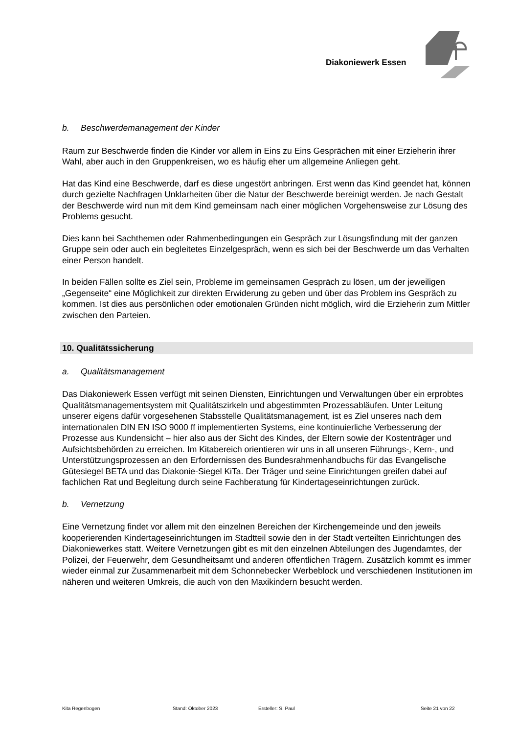Diakoniewerk Essen
b. Beschwerdemanagement der Kinder
Raum zur Beschwerde finden die Kinder vor allem in Eins zu Eins Gesprächen mit einer Erzieherin ihrer Wahl, aber auch in den Gruppenkreisen, wo es häufig eher um allgemeine Anliegen geht.
Hat das Kind eine Beschwerde, darf es diese ungestört anbringen. Erst wenn das Kind geendet hat, können durch gezielte Nachfragen Unklarheiten über die Natur der Beschwerde bereinigt werden. Je nach Gestalt der Beschwerde wird nun mit dem Kind gemeinsam nach einer möglichen Vorgehensweise zur Lösung des Problems gesucht.
Dies kann bei Sachthemen oder Rahmenbedingungen ein Gespräch zur Lösungsfindung mit der ganzen Gruppe sein oder auch ein begleitetes Einzelgespräch, wenn es sich bei der Beschwerde um das Verhalten einer Person handelt.
In beiden Fällen sollte es Ziel sein, Probleme im gemeinsamen Gespräch zu lösen, um der jeweiligen „Gegenseite“ eine Möglichkeit zur direkten Erwiderung zu geben und über das Problem ins Gespräch zu kommen. Ist dies aus persönlichen oder emotionalen Gründen nicht möglich, wird die Erzieherin zum Mittler zwischen den Parteien.
10. Qualitätssicherung
a. Qualitätsmanagement
Das Diakoniewerk Essen verfügt mit seinen Diensten, Einrichtungen und Verwaltungen über ein erprobtes Qualitätsmanagementsystem mit Qualitätszirkeln und abgestimmten Prozessabläufen. Unter Leitung unserer eigens dafür vorgesehenen Stabsstelle Qualitätsmanagement, ist es Ziel unseres nach dem internationalen DIN EN ISO 9000 ff implementierten Systems, eine kontinuierliche Verbesserung der Prozesse aus Kundensicht – hier also aus der Sicht des Kindes, der Eltern sowie der Kostenträger und Aufsichtsbehörden zu erreichen. Im Kitabereich orientieren wir uns in all unseren Führungs-, Kern-, und Unterstützungsprozessen an den Erfordernissen des Bundesrahmenhandbuchs für das Evangelische Gütesiegel BETA und das Diakonie-Siegel KiTa. Der Träger und seine Einrichtungen greifen dabei auf fachlichen Rat und Begleitung durch seine Fachberatung für Kindertageseinrichtungen zurück.
b. Vernetzung
Eine Vernetzung findet vor allem mit den einzelnen Bereichen der Kirchengemeinde und den jeweils kooperierenden Kindertageseinrichtungen im Stadtteil sowie den in der Stadt verteilten Einrichtungen des Diakoniewerkes statt. Weitere Vernetzungen gibt es mit den einzelnen Abteilungen des Jugendamtes, der Polizei, der Feuerwehr, dem Gesundheitsamt und anderen öffentlichen Trägern. Zusätzlich kommt es immer wieder einmal zur Zusammenarbeit mit dem Schonnebecker Werbeblock und verschiedenen Institutionen im näheren und weiteren Umkreis, die auch von den Maxikindern besucht werden.
Kita Regenbogen Stand: Oktober 2023 Ersteller: S. Paul Seite 21 von 22